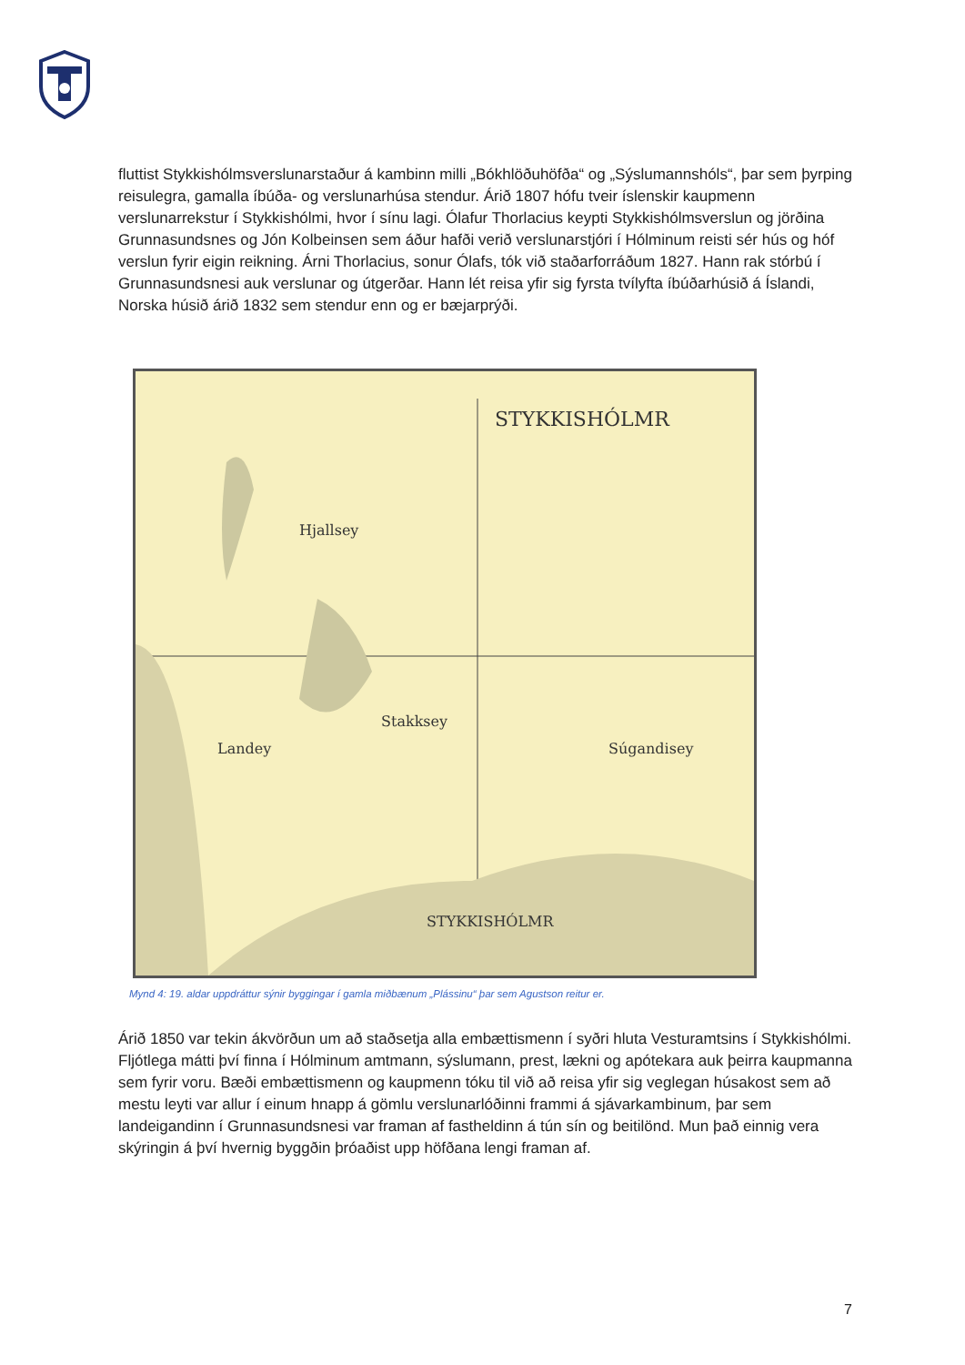fluttist Stykkishólmsverslunarstaður á kambinn milli „Bókhlöðuhöfða“ og „Sýslumannshóls“, þar sem þyrping reisulegra, gamalla íbúða- og verslunarhúsa stendur. Árið 1807 hófu tveir íslenskir kaupmenn verslunarrekstur í Stykkishólmi, hvor í sínu lagi. Ólafur Thorlacius keypti Stykkishólmsverslun og jörðina Grunnasundsnes og Jón Kolbeinsen sem áður hafði verið verslunarstjóri í Hólminum reisti sér hús og hóf verslun fyrir eigin reikning. Árni Thorlacius, sonur Ólafs, tók við staðarforráðum 1827. Hann rak stórbú í Grunnasundsnesi auk verslunar og útgerðar. Hann lét reisa yfir sig fyrsta tvílyfta íbúðarhúsið á Íslandi, Norska húsið árið 1832 sem stendur enn og er bæjarprýði.
STYKKISHÓLMR
Hjallsey
Stakksey
Landey
Súgandisey
STYKKISHÓLMR
Mynd 4: 19. aldar uppdráttur sýnir byggingar í gamla miðbænum „Plássinu“ þar sem Agustson reitur er.
Árið 1850 var tekin ákvörðun um að staðsetja alla embættismenn í syðri hluta Vesturamtsins í Stykkishólmi. Fljótlega mátti því finna í Hólminum amtmann, sýslumann, prest, lækni og apótekara auk þeirra kaupmanna sem fyrir voru. Bæði embættismenn og kaupmenn tóku til við að reisa yfir sig veglegan húsakost sem að mestu leyti var allur í einum hnapp á gömlu verslunarlóðinni frammi á sjávarkambinum, þar sem landeigandinn í Grunnasundsnesi var framan af fastheldinn á tún sín og beitilönd. Mun það einnig vera skýringin á því hvernig byggðin þróaðist upp höfðana lengi framan af.
7